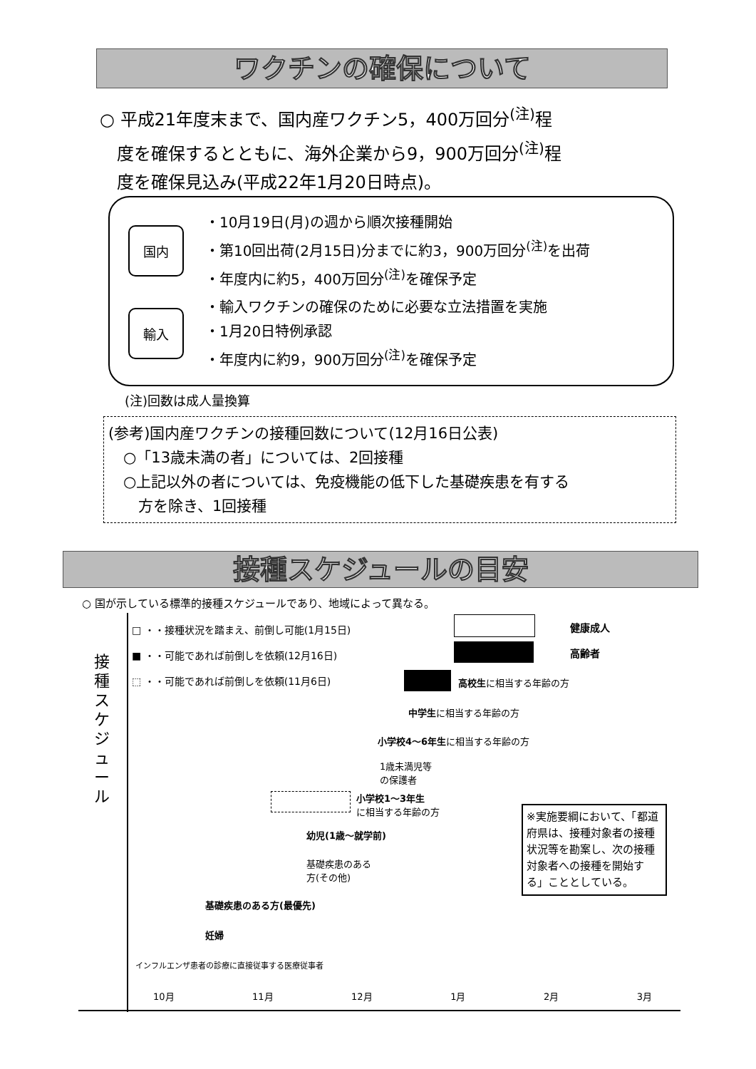ワクチンの確保について
○ 平成21年度末まで、国内産ワクチン5，400万回分<sup>(注)</sup>程
　度を確保するとともに、海外企業から9，900万回分<sup>(注)</sup>程
　度を確保見込み(平成22年1月20日時点)。
国内
・10月19日(月)の週から順次接種開始
・第10回出荷(2月15日)分までに約3，900万回分<sup>(注)</sup>を出荷
・年度内に約5，400万回分<sup>(注)</sup>を確保予定
輸入
・輸入ワクチンの確保のために必要な立法措置を実施
・1月20日特例承認
・年度内に約9，900万回分<sup>(注)</sup>を確保予定
(注)回数は成人量換算
(参考)国内産ワクチンの接種回数について(12月16日公表)
　○「13歳未満の者」については、2回接種
　○上記以外の者については、免疫機能の低下した基礎疾患を有する
　　方を除き、1回接種
接種スケジュールの目安
○ 国が示している標準的接種スケジュールであり、地域によって異なる。
接種スケジュール
□ ・・接種状況を踏まえ、前倒し可能(1月15日)
■ ・・可能であれば前倒しを依頼(12月16日)
⬚ ・・可能であれば前倒しを依頼(11月6日)
健康成人
高齢者
高校生に相当する年齢の方
中学生に相当する年齢の方
小学校4～6年生に相当する年齢の方
1歳未満児等
の保護者
小学校1～3年生
に相当する年齢の方
幼児(1歳～就学前)
基礎疾患のある
方(その他)
基礎疾患のある方(最優先)
妊婦
インフルエンザ患者の診療に直接従事する医療従事者
※実施要綱において、「都道府県は、接種対象者の接種状況等を勘案し、次の接種対象者への接種を開始する」こととしている。
10月 11月 12月 1月 2月 3月